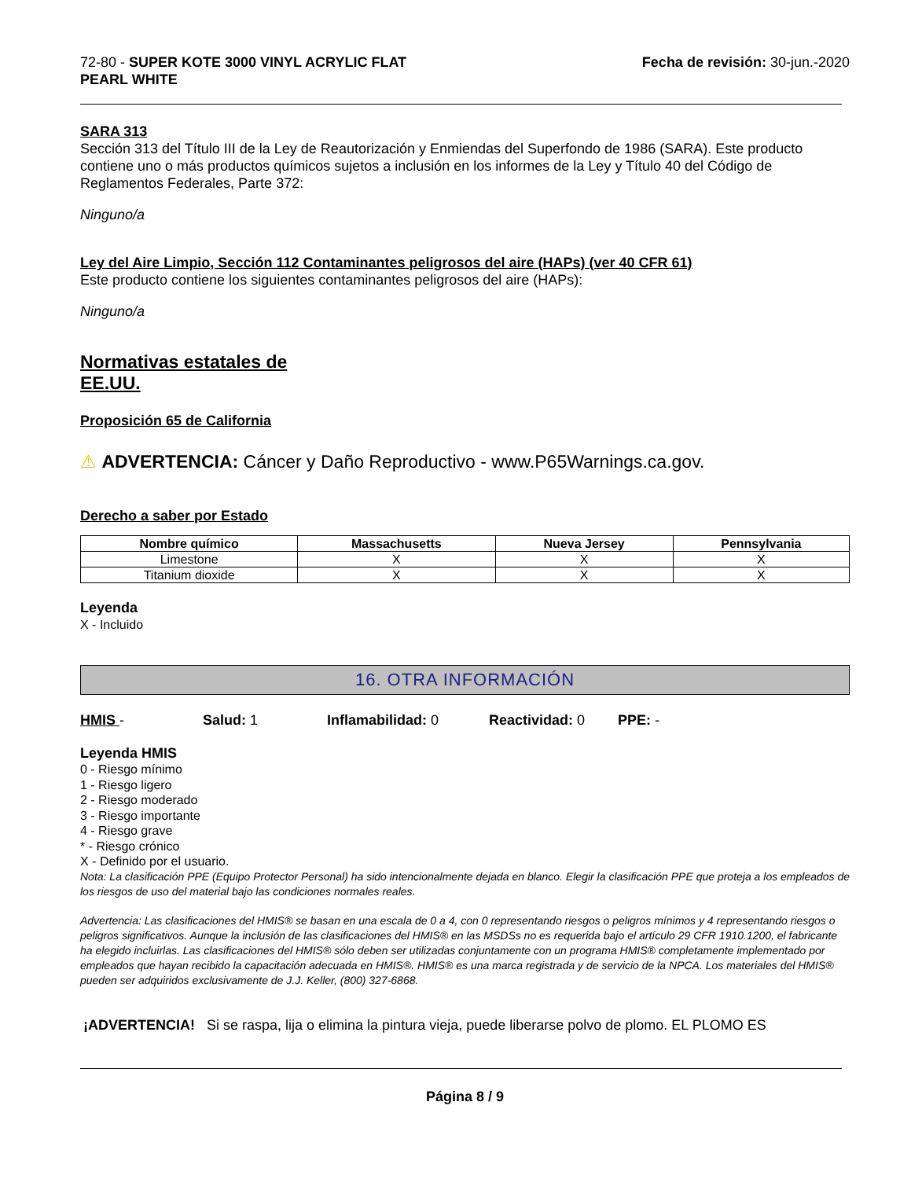72-80 - SUPER KOTE 3000 VINYL ACRYLIC FLAT
PEARL WHITE
Fecha de revisión: 30-jun.-2020
SARA 313
Sección 313 del Título III de la Ley de Reautorización y Enmiendas del Superfondo de 1986 (SARA). Este producto contiene uno o más productos químicos sujetos a inclusión en los informes de la Ley y Título 40 del Código de Reglamentos Federales, Parte 372:
Ninguno/a
Ley del Aire Limpio, Sección 112 Contaminantes peligrosos del aire (HAPs) (ver 40 CFR 61)
Este producto contiene los siguientes contaminantes peligrosos del aire (HAPs):
Ninguno/a
Normativas estatales de
EE.UU.
Proposición 65 de California
⚠ ADVERTENCIA: Cáncer y Daño Reproductivo - www.P65Warnings.ca.gov.
Derecho a saber por Estado
| Nombre químico | Massachusetts | Nueva Jersey | Pennsylvania |
| --- | --- | --- | --- |
| Limestone | X | X | X |
| Titanium dioxide | X | X | X |
Leyenda
X - Incluido
16. OTRA INFORMACIÓN
HMIS - Salud: 1 Inflamabilidad: 0 Reactividad: 0 PPE: -
Leyenda HMIS
0 - Riesgo mínimo
1 - Riesgo ligero
2 - Riesgo moderado
3 - Riesgo importante
4 - Riesgo grave
* - Riesgo crónico
X - Definido por el usuario.
Nota: La clasificación PPE (Equipo Protector Personal) ha sido intencionalmente dejada en blanco. Elegir la clasificación PPE que proteja a los empleados de los riesgos de uso del material bajo las condiciones normales reales.
Advertencia: Las clasificaciones del HMIS® se basan en una escala de 0 a 4, con 0 representando riesgos o peligros mínimos y 4 representando riesgos o peligros significativos. Aunque la inclusión de las clasificaciones del HMIS® en las MSDSs no es requerida bajo el artículo 29 CFR 1910.1200, el fabricante ha elegido incluirlas. Las clasificaciones del HMIS® sólo deben ser utilizadas conjuntamente con un programa HMIS® completamente implementado por empleados que hayan recibido la capacitación adecuada en HMIS®. HMIS® es una marca registrada y de servicio de la NPCA. Los materiales del HMIS® pueden ser adquiridos exclusivamente de J.J. Keller, (800) 327-6868.
¡ADVERTENCIA! Si se raspa, lija o elimina la pintura vieja, puede liberarse polvo de plomo. EL PLOMO ES
Página 8 / 9